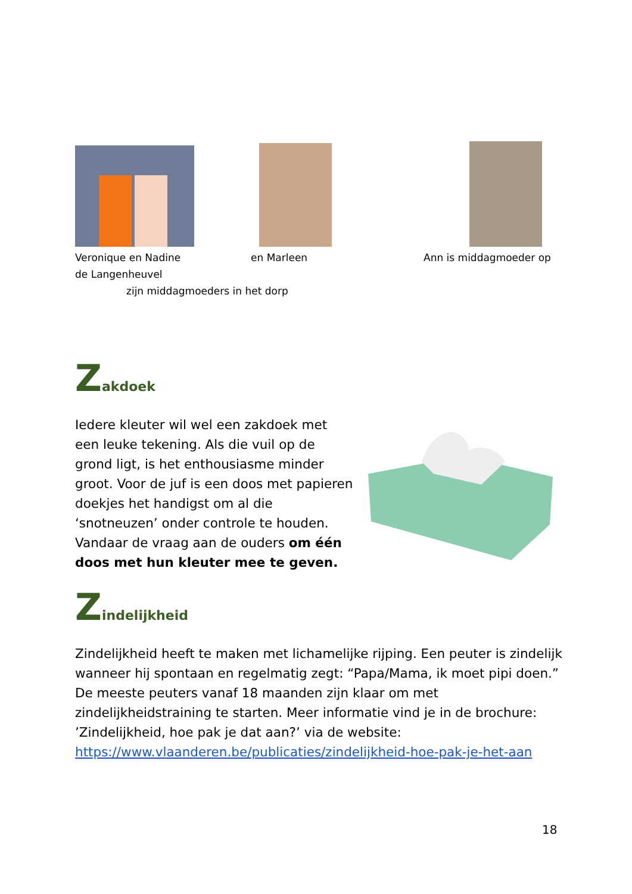Veronique en Nadine en Marleen Ann is middagmoeder op
de Langenheuvel
zijn middagmoeders in het dorp
Zakdoek
Iedere kleuter wil wel een zakdoek met een leuke tekening. Als die vuil op de grond ligt, is het enthousiasme minder groot. Voor de juf is een doos met papieren doekjes het handigst om al die ‘snotneuzen’ onder controle te houden. Vandaar de vraag aan de ouders om één doos met hun kleuter mee te geven.
Zindelijkheid
Zindelijkheid heeft te maken met lichamelijke rijping. Een peuter is zindelijk wanneer hij spontaan en regelmatig zegt: “Papa/Mama, ik moet pipi doen.” De meeste peuters vanaf 18 maanden zijn klaar om met zindelijkheidstraining te starten. Meer informatie vind je in de brochure: ’Zindelijkheid, hoe pak je dat aan?’ via de website:
https://www.vlaanderen.be/publicaties/zindelijkheid-hoe-pak-je-het-aan
18